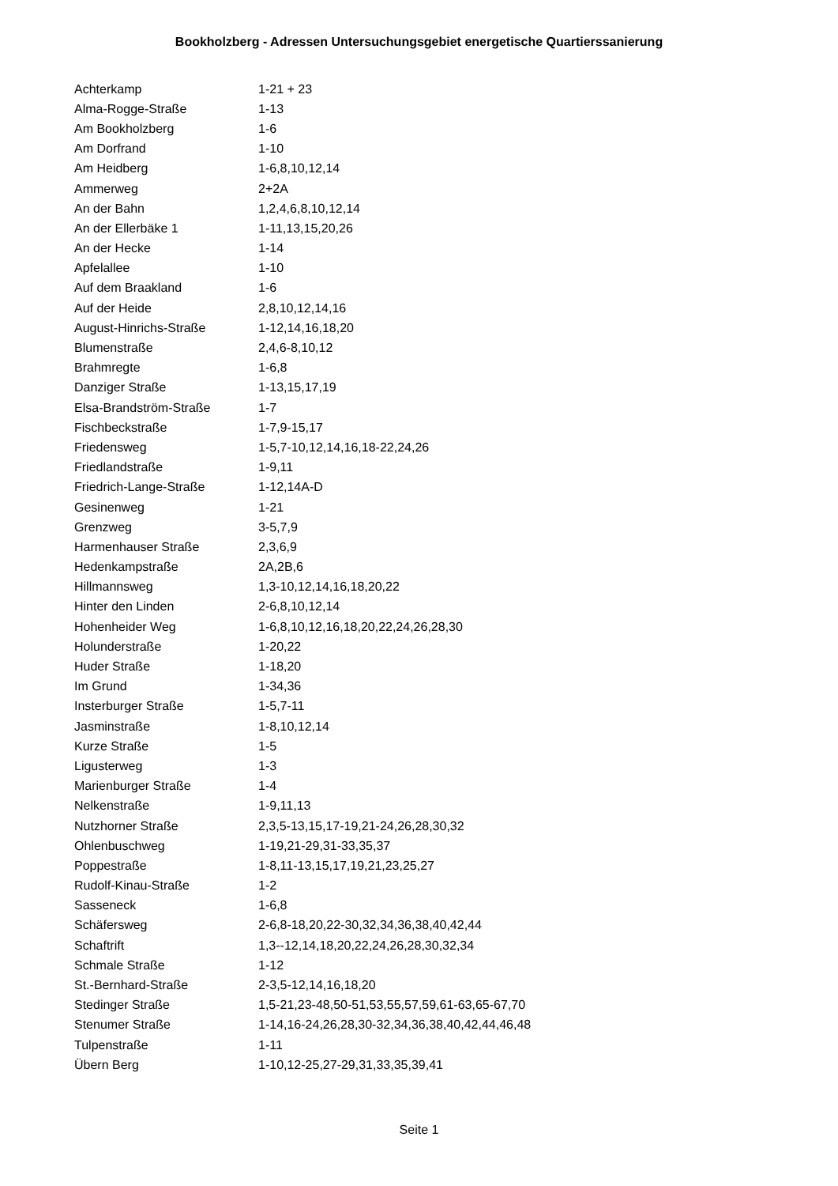Bookholzberg - Adressen Untersuchungsgebiet energetische Quartierssanierung
| Achterkamp | 1-21 + 23 |
| Alma-Rogge-Straße | 1-13 |
| Am Bookholzberg | 1-6 |
| Am Dorfrand | 1-10 |
| Am Heidberg | 1-6,8,10,12,14 |
| Ammerweg | 2+2A |
| An der Bahn | 1,2,4,6,8,10,12,14 |
| An der Ellerbäke 1 | 1-11,13,15,20,26 |
| An der Hecke | 1-14 |
| Apfelallee | 1-10 |
| Auf dem Braakland | 1-6 |
| Auf der Heide | 2,8,10,12,14,16 |
| August-Hinrichs-Straße | 1-12,14,16,18,20 |
| Blumenstraße | 2,4,6-8,10,12 |
| Brahmregte | 1-6,8 |
| Danziger Straße | 1-13,15,17,19 |
| Elsa-Brandström-Straße | 1-7 |
| Fischbeckstraße | 1-7,9-15,17 |
| Friedensweg | 1-5,7-10,12,14,16,18-22,24,26 |
| Friedlandstraße | 1-9,11 |
| Friedrich-Lange-Straße | 1-12,14A-D |
| Gesinenweg | 1-21 |
| Grenzweg | 3-5,7,9 |
| Harmenhauser Straße | 2,3,6,9 |
| Hedenkampstraße | 2A,2B,6 |
| Hillmannsweg | 1,3-10,12,14,16,18,20,22 |
| Hinter den Linden | 2-6,8,10,12,14 |
| Hohenheider Weg | 1-6,8,10,12,16,18,20,22,24,26,28,30 |
| Holunderstraße | 1-20,22 |
| Huder Straße | 1-18,20 |
| Im Grund | 1-34,36 |
| Insterburger Straße | 1-5,7-11 |
| Jasminstraße | 1-8,10,12,14 |
| Kurze Straße | 1-5 |
| Ligusterweg | 1-3 |
| Marienburger Straße | 1-4 |
| Nelkenstraße | 1-9,11,13 |
| Nutzhorner Straße | 2,3,5-13,15,17-19,21-24,26,28,30,32 |
| Ohlenbuschweg | 1-19,21-29,31-33,35,37 |
| Poppestraße | 1-8,11-13,15,17,19,21,23,25,27 |
| Rudolf-Kinau-Straße | 1-2 |
| Sasseneck | 1-6,8 |
| Schäfersweg | 2-6,8-18,20,22-30,32,34,36,38,40,42,44 |
| Schaftrift | 1,3--12,14,18,20,22,24,26,28,30,32,34 |
| Schmale Straße | 1-12 |
| St.-Bernhard-Straße | 2-3,5-12,14,16,18,20 |
| Stedinger Straße | 1,5-21,23-48,50-51,53,55,57,59,61-63,65-67,70 |
| Stenumer Straße | 1-14,16-24,26,28,30-32,34,36,38,40,42,44,46,48 |
| Tulpenstraße | 1-11 |
| Übern Berg | 1-10,12-25,27-29,31,33,35,39,41 |
Seite 1